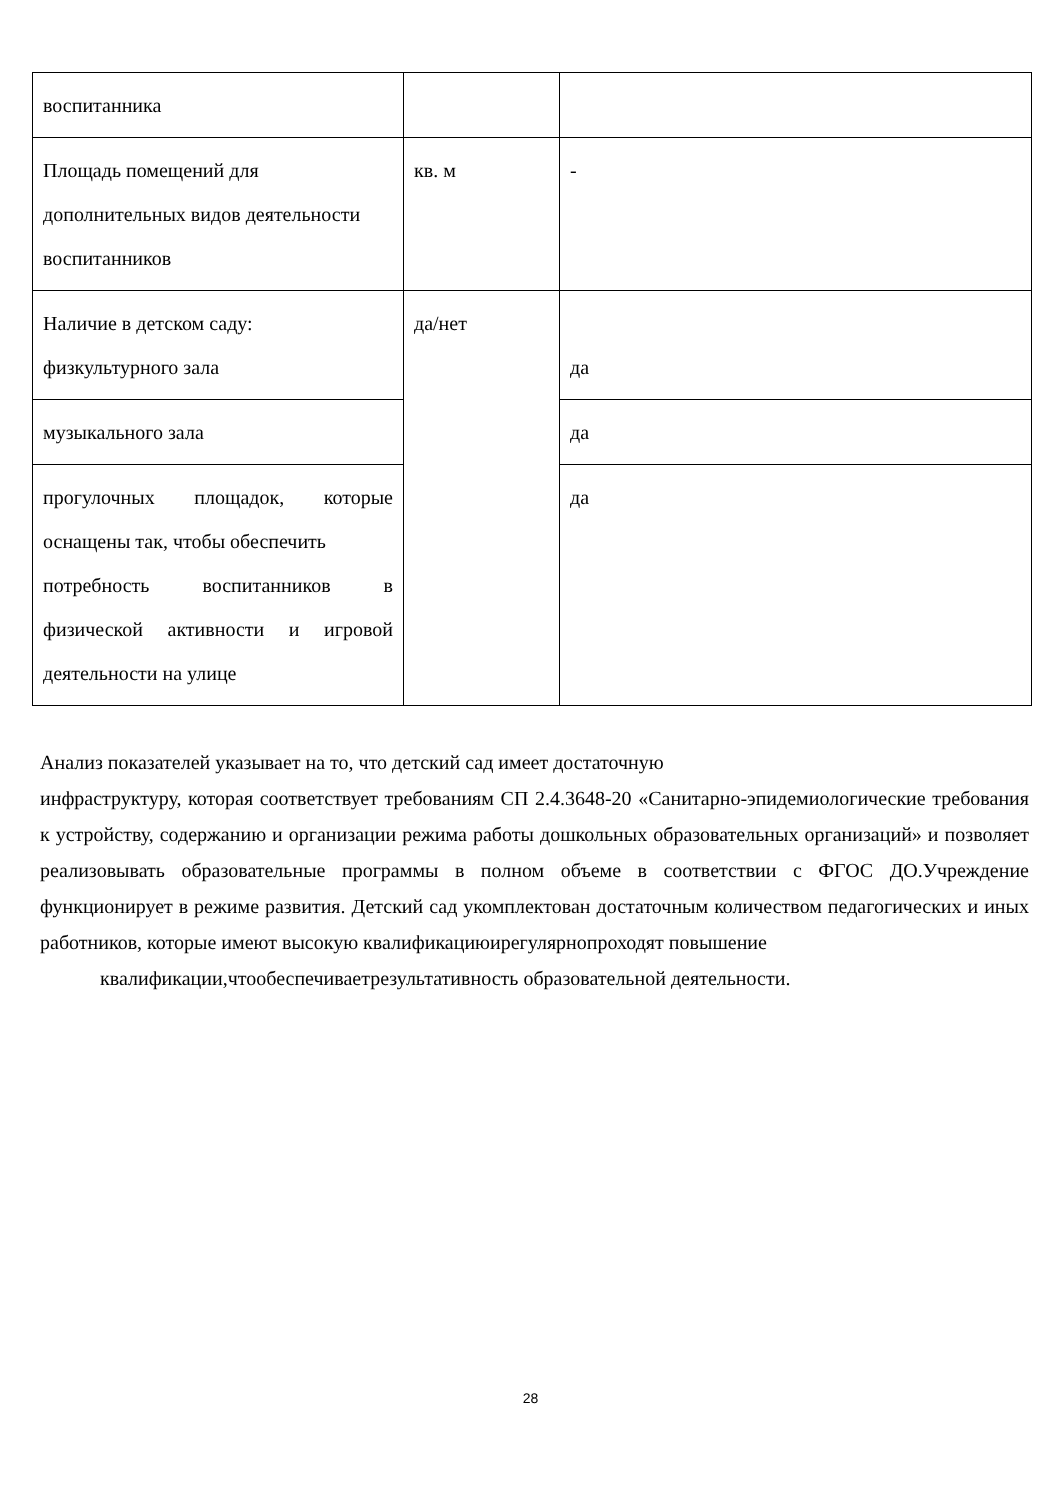| воспитанника | | |
| Площадь помещений для дополнительных видов деятельности воспитанников | кв. м | - |
| Наличие в детском саду: физкультурного зала | да/нет | да |
| музыкального зала | | да |
| прогулочных площадок, которые оснащены так, чтобы обеспечить потребность воспитанников в физической активности и игровой деятельности на улице | | да |
Анализ показателей указывает на то, что детский сад имеет достаточную
инфраструктуру, которая соответствует требованиям СП 2.4.3648-20 «Санитарно-эпидемиологические требования к устройству, содержанию и организации режима работы дошкольных образовательных организаций» и позволяет реализовывать образовательные программы в полном объеме в соответствии с ФГОС ДО.Учреждение функционирует в режиме развития. Детский сад укомплектован достаточным количеством педагогических и иных работников, которые имеют высокую квалификациюирегулярнопроходят повышение
квалификации,чтообеспечиваетрезультативность образовательной деятельности.
28